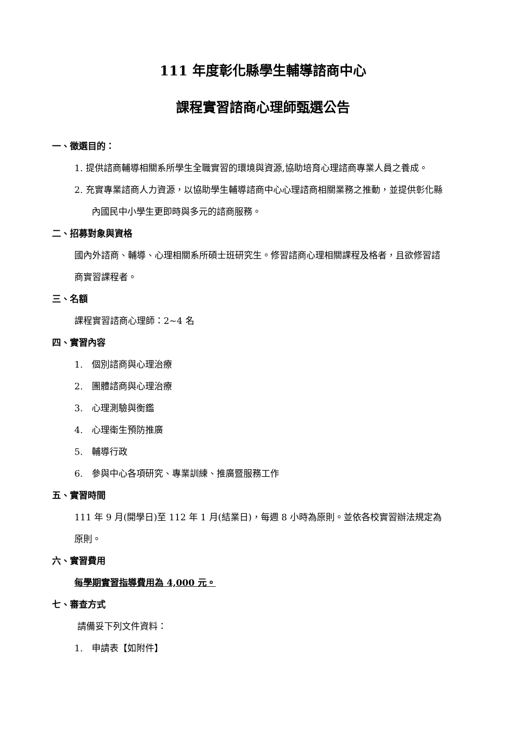111 年度彰化縣學生輔導諮商中心
課程實習諮商心理師甄選公告
一、徵選目的：
1. 提供諮商輔導相關系所學生全職實習的環境與資源,協助培育心理諮商專業人員之養成。
2. 充實專業諮商人力資源，以協助學生輔導諮商中心心理諮商相關業務之推動，並提供彰化縣內國民中小學生更即時與多元的諮商服務。
二、招募對象與資格
國內外諮商、輔導、心理相關系所碩士班研究生。修習諮商心理相關課程及格者，且欲修習諮商實習課程者。
三、名額
課程實習諮商心理師：2~4 名
四、實習內容
1.　個別諮商與心理治療
2.　團體諮商與心理治療
3.　心理測驗與衡鑑
4.　心理衛生預防推廣
5.　輔導行政
6.　參與中心各項研究、專業訓練、推廣暨服務工作
五、實習時間
111 年 9 月(開學日)至 112 年 1 月(結業日)，每週 8 小時為原則。並依各校實習辦法規定為原則。
六、實習費用
每學期實習指導費用為 4,000 元。
七、審查方式
請備妥下列文件資料：
1.　申請表【如附件】